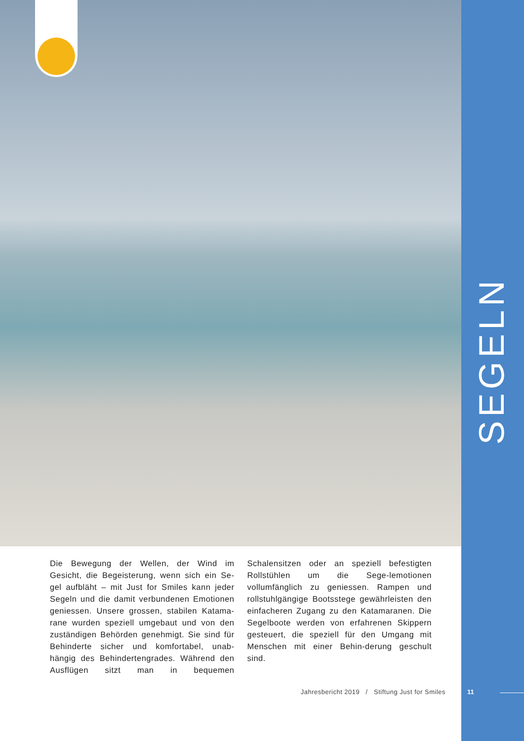SEGELN
Die Bewegung der Wellen, der Wind im Gesicht, die Begeisterung, wenn sich ein Se-gel aufbläht – mit Just for Smiles kann jeder Segeln und die damit verbundenen Emotionen geniessen. Unsere grossen, stabilen Katama-rane wurden speziell umgebaut und von den zuständigen Behörden genehmigt. Sie sind für Behinderte sicher und komfortabel, unab-hängig des Behindertengrades. Während den Ausflügen sitzt man in bequemen Schalensitzen oder an speziell befestigten Rollstühlen um die Sege-lemotionen vollumfänglich zu geniessen. Rampen und rollstuhlgängige Bootsstege gewährleisten den einfacheren Zugang zu den Katamaranen. Die Segelboote werden von erfahrenen Skippern gesteuert, die speziell für den Umgang mit Menschen mit einer Behin-derung geschult sind.
Jahresbericht 2019 / Stiftung Just for Smiles
11